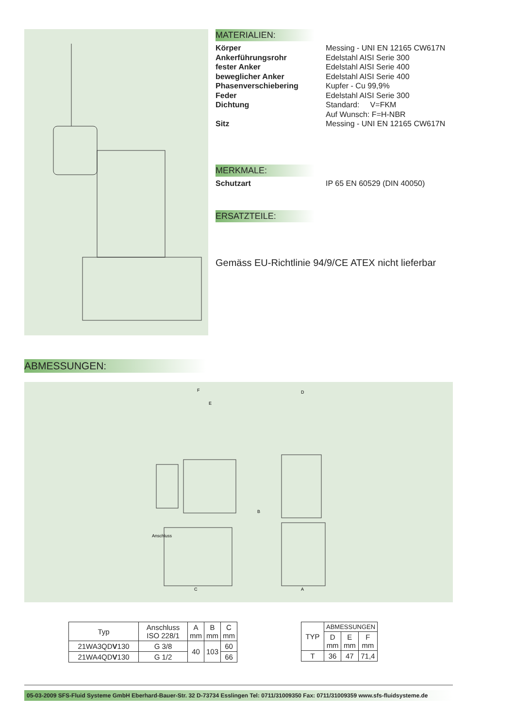MATERIALIEN:
Körper Messing - UNI EN 12165 CW617N
Ankerführungsrohr Edelstahl AISI Serie 300
fester Anker Edelstahl AISI Serie 400
beweglicher Anker Edelstahl AISI Serie 400
Phasenverschiebering Kupfer - Cu 99,9%
Feder Edelstahl AISI Serie 300
Dichtung Standard: V=FKM
Auf Wunsch: F=H-NBR
Sitz Messing - UNI EN 12165 CW617N
MERKMALE:
Schutzart IP 65 EN 60529 (DIN 40050)
ERSATZTEILE:
Gemäss EU-Richtlinie 94/9/CE ATEX nicht lieferbar
ABMESSUNGEN:
F
E
D
C
A
B
Anschluss
| Typ | Anschluss ISO 228/1 | A mm | B mm | C mm |
| --- | --- | --- | --- | --- |
| 21WA3QD V 130 | G 3/8 | 40 | 103 | 60 |
| 21WA4QD V 130 | G 1/2 | | | 66 |
| TYP | ABMESSUNGEN | | |
| --- | --- | --- | --- |
| | D mm | E mm | F mm |
| T | 36 | 47 | 71,4 |
05-03-2009 SFS-Fluid Systeme GmbH Eberhard-Bauer-Str. 32 D-73734 Esslingen Tel: 0711/31009350 Fax: 0711/31009359 www.sfs-fluidsysteme.de